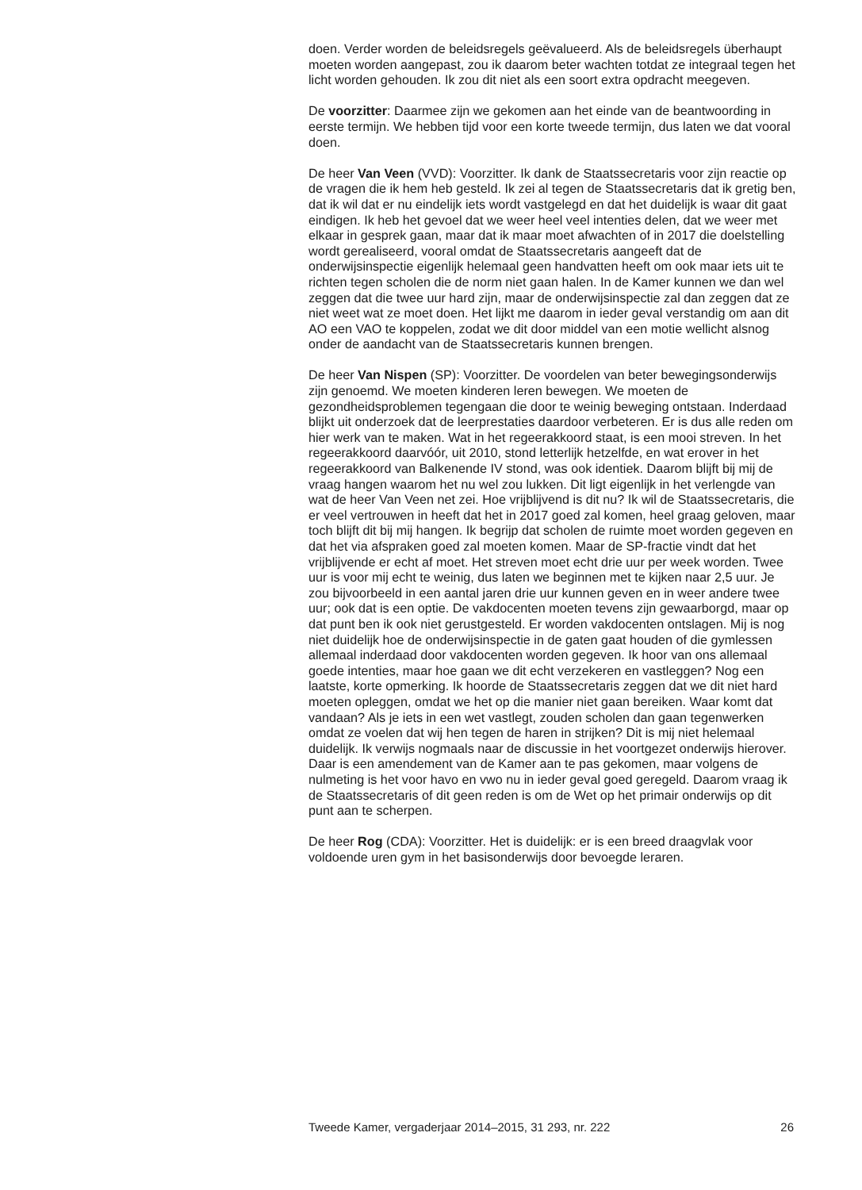doen. Verder worden de beleidsregels geëvalueerd. Als de beleidsregels überhaupt moeten worden aangepast, zou ik daarom beter wachten totdat ze integraal tegen het licht worden gehouden. Ik zou dit niet als een soort extra opdracht meegeven.
De voorzitter: Daarmee zijn we gekomen aan het einde van de beantwoording in eerste termijn. We hebben tijd voor een korte tweede termijn, dus laten we dat vooral doen.
De heer Van Veen (VVD): Voorzitter. Ik dank de Staatssecretaris voor zijn reactie op de vragen die ik hem heb gesteld. Ik zei al tegen de Staatssecretaris dat ik gretig ben, dat ik wil dat er nu eindelijk iets wordt vastgelegd en dat het duidelijk is waar dit gaat eindigen. Ik heb het gevoel dat we weer heel veel intenties delen, dat we weer met elkaar in gesprek gaan, maar dat ik maar moet afwachten of in 2017 die doelstelling wordt gerealiseerd, vooral omdat de Staatssecretaris aangeeft dat de onderwijsinspectie eigenlijk helemaal geen handvatten heeft om ook maar iets uit te richten tegen scholen die de norm niet gaan halen. In de Kamer kunnen we dan wel zeggen dat die twee uur hard zijn, maar de onderwijsinspectie zal dan zeggen dat ze niet weet wat ze moet doen. Het lijkt me daarom in ieder geval verstandig om aan dit AO een VAO te koppelen, zodat we dit door middel van een motie wellicht alsnog onder de aandacht van de Staatssecretaris kunnen brengen.
De heer Van Nispen (SP): Voorzitter. De voordelen van beter bewegingsonderwijs zijn genoemd. We moeten kinderen leren bewegen. We moeten de gezondheidsproblemen tegengaan die door te weinig beweging ontstaan. Inderdaad blijkt uit onderzoek dat de leerprestaties daardoor verbeteren. Er is dus alle reden om hier werk van te maken. Wat in het regeerakkoord staat, is een mooi streven. In het regeerakkoord daarvóór, uit 2010, stond letterlijk hetzelfde, en wat erover in het regeerakkoord van Balkenende IV stond, was ook identiek. Daarom blijft bij mij de vraag hangen waarom het nu wel zou lukken. Dit ligt eigenlijk in het verlengde van wat de heer Van Veen net zei. Hoe vrijblijvend is dit nu? Ik wil de Staatssecretaris, die er veel vertrouwen in heeft dat het in 2017 goed zal komen, heel graag geloven, maar toch blijft dit bij mij hangen. Ik begrijp dat scholen de ruimte moet worden gegeven en dat het via afspraken goed zal moeten komen. Maar de SP-fractie vindt dat het vrijblijvende er echt af moet. Het streven moet echt drie uur per week worden. Twee uur is voor mij echt te weinig, dus laten we beginnen met te kijken naar 2,5 uur. Je zou bijvoorbeeld in een aantal jaren drie uur kunnen geven en in weer andere twee uur; ook dat is een optie. De vakdocenten moeten tevens zijn gewaarborgd, maar op dat punt ben ik ook niet gerustgesteld. Er worden vakdocenten ontslagen. Mij is nog niet duidelijk hoe de onderwijsinspectie in de gaten gaat houden of die gymlessen allemaal inderdaad door vakdocenten worden gegeven. Ik hoor van ons allemaal goede intenties, maar hoe gaan we dit echt verzekeren en vastleggen? Nog een laatste, korte opmerking. Ik hoorde de Staatssecretaris zeggen dat we dit niet hard moeten opleggen, omdat we het op die manier niet gaan bereiken. Waar komt dat vandaan? Als je iets in een wet vastlegt, zouden scholen dan gaan tegenwerken omdat ze voelen dat wij hen tegen de haren in strijken? Dit is mij niet helemaal duidelijk. Ik verwijs nogmaals naar de discussie in het voortgezet onderwijs hierover. Daar is een amendement van de Kamer aan te pas gekomen, maar volgens de nulmeting is het voor havo en vwo nu in ieder geval goed geregeld. Daarom vraag ik de Staatssecretaris of dit geen reden is om de Wet op het primair onderwijs op dit punt aan te scherpen.
De heer Rog (CDA): Voorzitter. Het is duidelijk: er is een breed draagvlak voor voldoende uren gym in het basisonderwijs door bevoegde leraren.
Tweede Kamer, vergaderjaar 2014–2015, 31 293, nr. 222 26